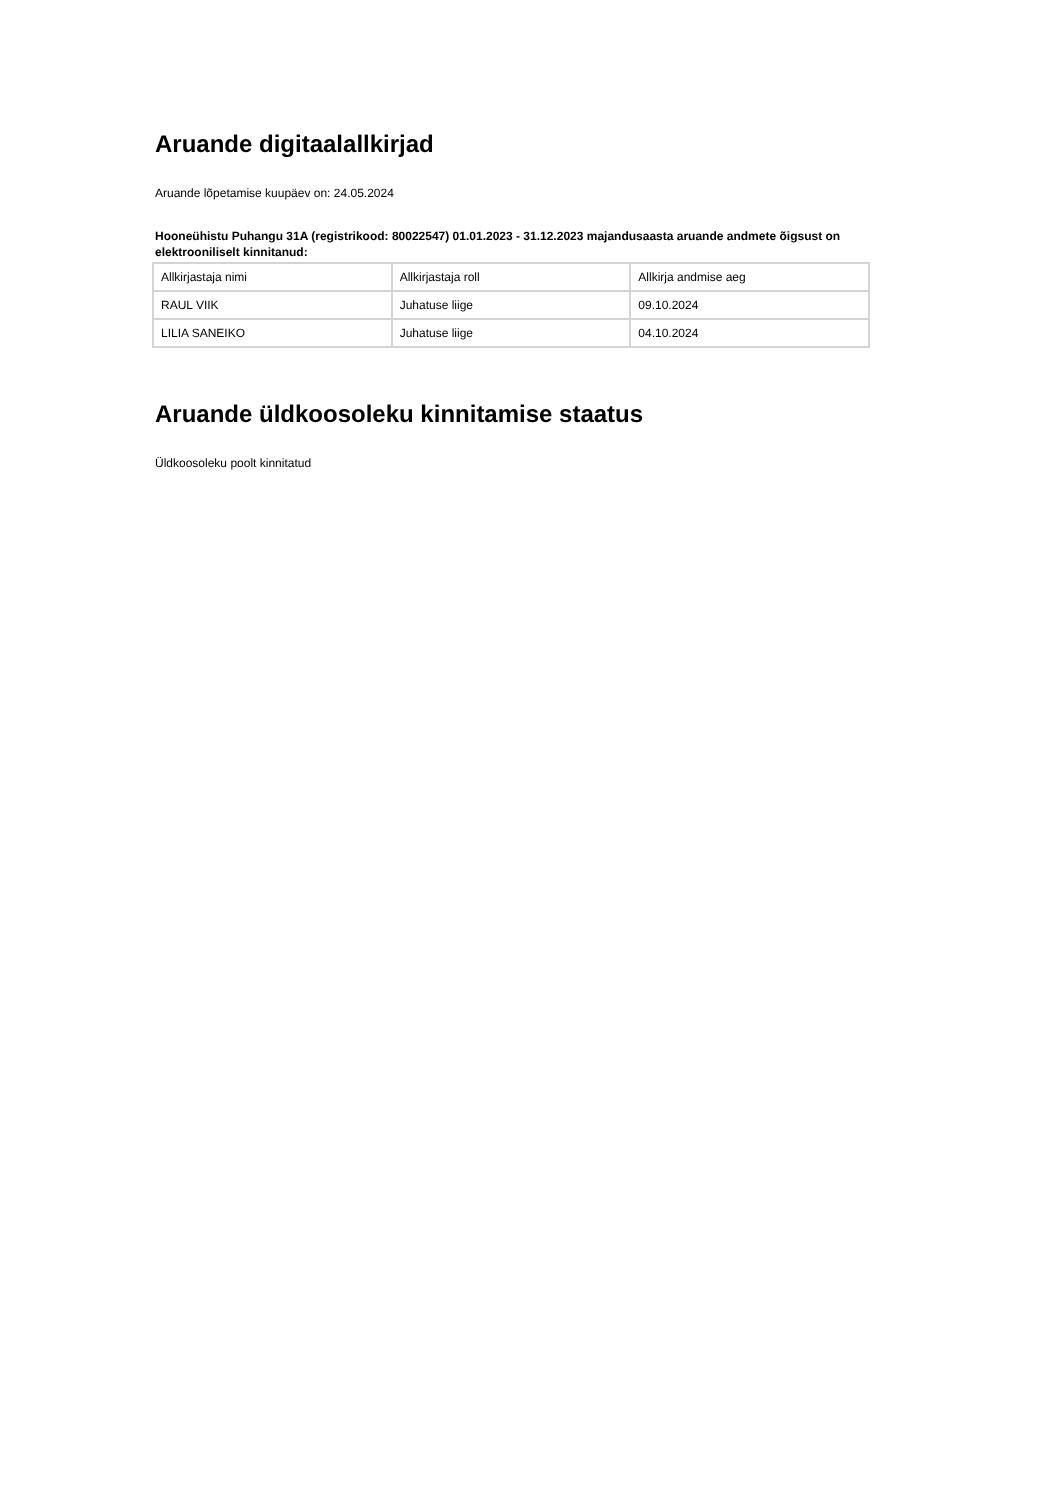Aruande digitaalallkirjad
Aruande lõpetamise kuupäev on: 24.05.2024
Hooneühistu Puhangu 31A (registrikood: 80022547) 01.01.2023 - 31.12.2023 majandusaasta aruande andmete õigsust on elektrooniliselt kinnitanud:
| Allkirjastaja nimi | Allkirjastaja roll | Allkirja andmise aeg |
| RAUL VIIK | Juhatuse liige | 09.10.2024 |
| LILIA SANEIKO | Juhatuse liige | 04.10.2024 |
Aruande üldkoosoleku kinnitamise staatus
Üldkoosoleku poolt kinnitatud